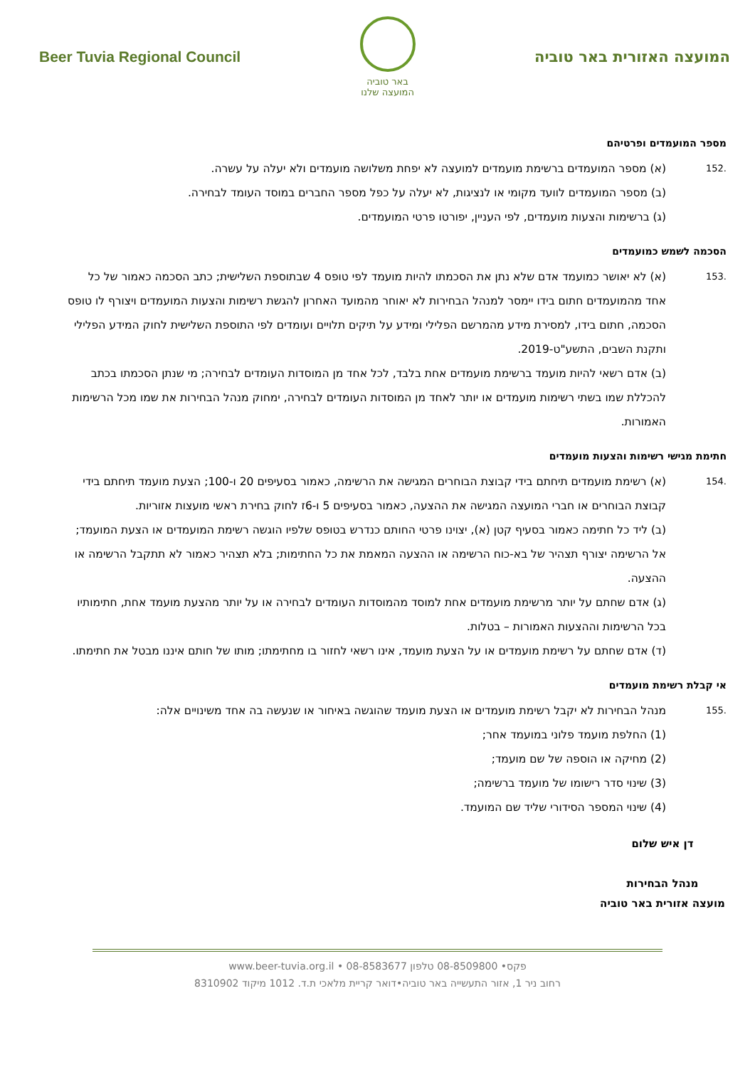Beer Tuvia Regional Council
באר טוביה
המועצה שלנו
המועצה האזורית באר טוביה
מספר המועמדים ופרטיהם
.152 (א) מספר המועמדים ברשימת מועמדים למועצה לא יפחת משלושה מועמדים ולא יעלה על עשרה.
(ב) מספר המועמדים לוועד מקומי או לנציגות, לא יעלה על כפל מספר החברים במוסד העומד לבחירה.
(ג) ברשימות והצעות מועמדים, לפי העניין, יפורטו פרטי המועמדים.
הסכמה לשמש כמועמדים
.153 (א) לא יאושר כמועמד אדם שלא נתן את הסכמתו להיות מועמד לפי טופס 4 שבתוספת השלישית; כתב הסכמה כאמור של כל אחד מהמועמדים חתום בידו יימסר למנהל הבחירות לא יאוחר מהמועד האחרון להגשת רשימות והצעות המועמדים ויצורף לו טופס הסכמה, חתום בידו, למסירת מידע מהמרשם הפלילי ומידע על תיקים תלויים ועומדים לפי התוספת השלישית לחוק המידע הפלילי ותקנת השבים, התשע"ט-2019.
(ב) אדם רשאי להיות מועמד ברשימת מועמדים אחת בלבד, לכל אחד מן המוסדות העומדים לבחירה; מי שנתן הסכמתו בכתב להכללת שמו בשתי רשימות מועמדים או יותר לאחד מן המוסדות העומדים לבחירה, ימחוק מנהל הבחירות את שמו מכל הרשימות האמורות.
חתימת מגישי רשימות והצעות מועמדים
.154 (א) רשימת מועמדים תיחתם בידי קבוצת הבוחרים המגישה את הרשימה, כאמור בסעיפים 20 ו-100; הצעת מועמד תיחתם בידי קבוצת הבוחרים או חברי המועצה המגישה את ההצעה, כאמור בסעיפים 5 ו-6ז לחוק בחירת ראשי מועצות אזוריות.
(ב) ליד כל חתימה כאמור בסעיף קטן (א), יצוינו פרטי החותם כנדרש בטופס שלפיו הוגשה רשימת המועמדים או הצעת המועמד; אל הרשימה יצורף תצהיר של בא-כוח הרשימה או ההצעה המאמת את כל החתימות; בלא תצהיר כאמור לא תתקבל הרשימה או ההצעה.
(ג) אדם שחתם על יותר מרשימת מועמדים אחת למוסד מהמוסדות העומדים לבחירה או על יותר מהצעת מועמד אחת, חתימותיו בכל הרשימות וההצעות האמורות – בטלות.
(ד) אדם שחתם על רשימת מועמדים או על הצעת מועמד, אינו רשאי לחזור בו מחתימתו; מותו של חותם איננו מבטל את חתימתו.
אי קבלת רשימת מועמדים
.155 מנהל הבחירות לא יקבל רשימת מועמדים או הצעת מועמד שהוגשה באיחור או שנעשה בה אחד משינויים אלה:
(1) החלפת מועמד פלוני במועמד אחר;
(2) מחיקה או הוספה של שם מועמד;
(3) שינוי סדר רישומו של מועמד ברשימה;
(4) שינוי המספר הסידורי שליד שם המועמד.
דן איש שלום
מנהל הבחירות
מועצה אזורית באר טוביה
www.beer-tuvia.org.il • 08-8583677 פקס• 08-8509800 טלפון
רחוב ניר 1, אזור התעשייה באר טוביה•דואר קריית מלאכי ת.ד. 1012 מיקוד 8310902